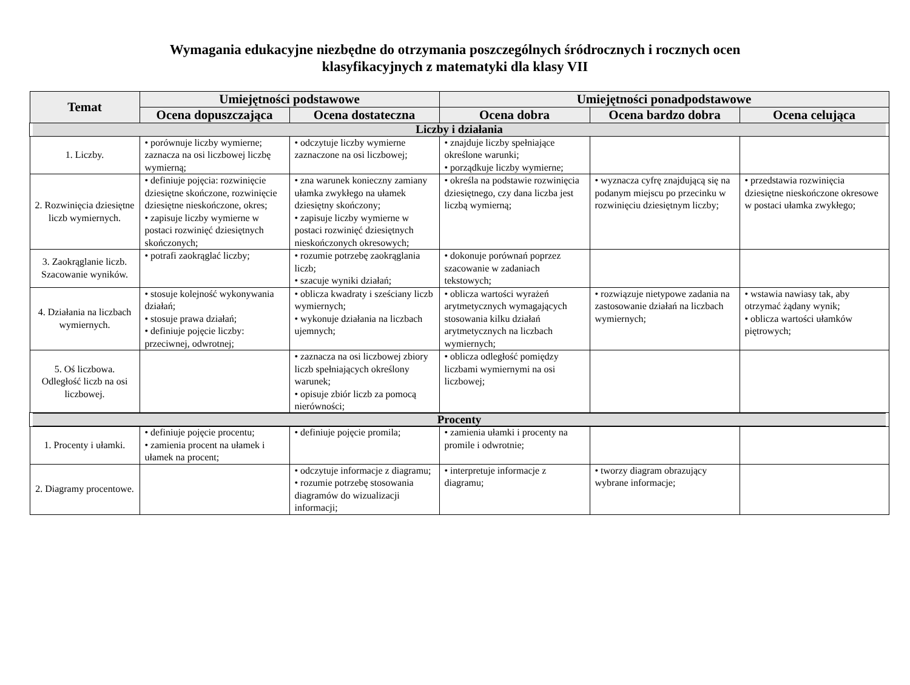Wymagania edukacyjne niezbędne do otrzymania poszczególnych śródrocznych i rocznych ocen
klasyfikacyjnych z matematyki dla klasy VII
| Temat | Umiejętności podstawowe | | Umiejętności ponadpodstawowe | | |
| --- | --- | --- | --- | --- | --- |
| | Ocena dopuszczająca | Ocena dostateczna | Ocena dobra | Ocena bardzo dobra | Ocena celująca |
| Liczby i działania | | | | | |
| 1. Liczby. | • porównuje liczby wymierne; zaznacza na osi liczbowej liczbę wymierną; | • odczytuje liczby wymierne zaznaczone na osi liczbowej; | • znajduje liczby spełniające określone warunki; • porządkuje liczby wymierne; | | |
| 2. Rozwinięcia dziesiętne liczb wymiernych. | • definiuje pojęcia: rozwinięcie dziesiętne skończone, rozwinięcie dziesiętne nieskończone, okres; • zapisuje liczby wymierne w postaci rozwinięć dziesiętnych skończonych; | • zna warunek konieczny zamiany ułamka zwykłego na ułamek dziesiętny skończony; • zapisuje liczby wymierne w postaci rozwinięć dziesiętnych nieskończonych okresowych; | • określa na podstawie rozwinięcia dziesiętnego, czy dana liczba jest liczbą wymierną; | • wyznacza cyfrę znajdującą się na podanym miejscu po przecinku w rozwinięciu dziesiętnym liczby; | • przedstawia rozwinięcia dziesiętne nieskończone okresowe w postaci ułamka zwykłego; |
| 3. Zaokrąglanie liczb. Szacowanie wyników. | • potrafi zaokrąglać liczby; | • rozumie potrzebę zaokrąglania liczb; • szacuje wyniki działań; | • dokonuje porównań poprzez szacowanie w zadaniach tekstowych; | | |
| 4. Działania na liczbach wymiernych. | • stosuje kolejność wykonywania działań; • stosuje prawa działań; • definiuje pojęcie liczby: przeciwnej, odwrotnej; | • oblicza kwadraty i sześciany liczb wymiernych; • wykonuje działania na liczbach ujemnych; | • oblicza wartości wyrażeń arytmetycznych wymagających stosowania kilku działań arytmetycznych na liczbach wymiernych; | • rozwiązuje nietypowe zadania na zastosowanie działań na liczbach wymiernych; | • wstawia nawiasy tak, aby otrzymać żądany wynik; • oblicza wartości ułamków piętrowych; |
| 5. Oś liczbowa. Odległość liczb na osi liczbowej. | | • zaznacza na osi liczbowej zbiory liczb spełniających określony warunek; • opisuje zbiór liczb za pomocą nierówności; | • oblicza odległość pomiędzy liczbami wymiernymi na osi liczbowej; | | |
| Procenty | | | | | |
| 1. Procenty i ułamki. | • definiuje pojęcie procentu; • zamienia procent na ułamek i ułamek na procent; | • definiuje pojęcie promila; | • zamienia ułamki i procenty na promile i odwrotnie; | | |
| 2. Diagramy procentowe. | | • odczytuje informacje z diagramu; • rozumie potrzebę stosowania diagramów do wizualizacji informacji; | • interpretuje informacje z diagramu; | • tworzy diagram obrazujący wybrane informacje; | |